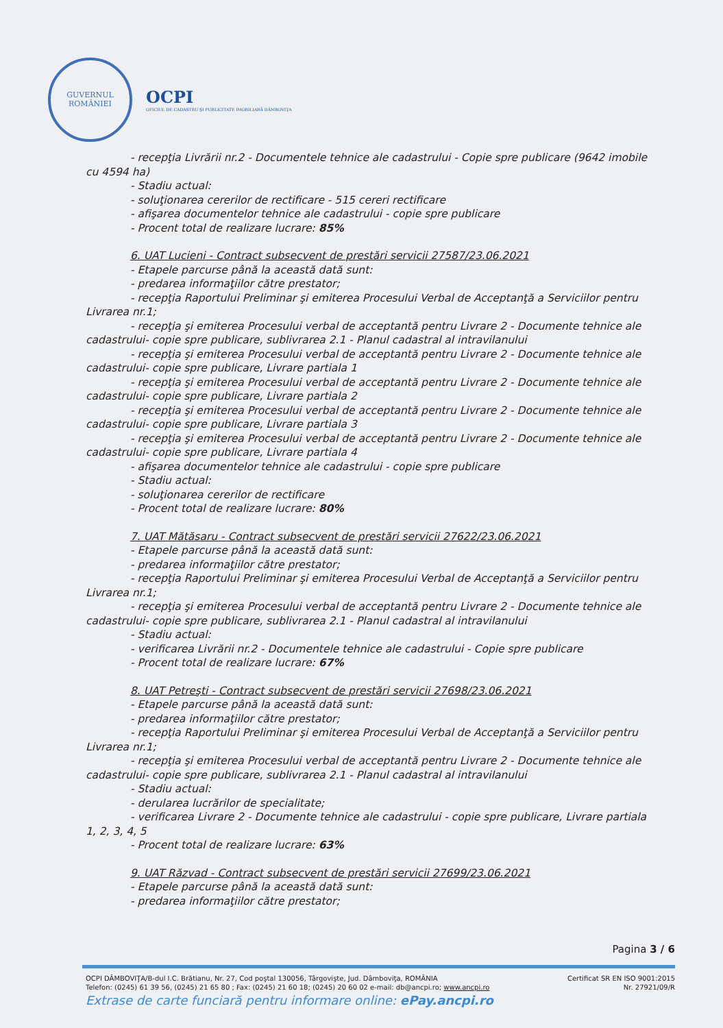GUVERNUL
ROMÂNIEI
OCPI
OFICIUL DE CADASTRU ŞI PUBLICITATE IMOBILIARĂ DÂMBOVIŢA
- recepţia Livrării nr.2 - Documentele tehnice ale cadastrului - Copie spre publicare (9642 imobile
cu 4594 ha)
- Stadiu actual:
- soluţionarea cererilor de rectificare - 515 cereri rectificare
- afişarea documentelor tehnice ale cadastrului - copie spre publicare
- Procent total de realizare lucrare: 85%
6. UAT Lucieni - Contract subsecvent de prestări servicii 27587/23.06.2021
- Etapele parcurse până la această dată sunt:
- predarea informaţiilor către prestator;
- recepţia Raportului Preliminar şi emiterea Procesului Verbal de Acceptanţă a Serviciilor pentru
Livrarea nr.1;
- recepţia şi emiterea Procesului verbal de acceptantă pentru Livrare 2 - Documente tehnice ale
cadastrului- copie spre publicare, sublivrarea 2.1 - Planul cadastral al intravilanului
- recepţia şi emiterea Procesului verbal de acceptantă pentru Livrare 2 - Documente tehnice ale
cadastrului- copie spre publicare, Livrare partiala 1
- recepţia şi emiterea Procesului verbal de acceptantă pentru Livrare 2 - Documente tehnice ale
cadastrului- copie spre publicare, Livrare partiala 2
- recepţia şi emiterea Procesului verbal de acceptantă pentru Livrare 2 - Documente tehnice ale
cadastrului- copie spre publicare, Livrare partiala 3
- recepţia şi emiterea Procesului verbal de acceptantă pentru Livrare 2 - Documente tehnice ale
cadastrului- copie spre publicare, Livrare partiala 4
- afişarea documentelor tehnice ale cadastrului - copie spre publicare
- Stadiu actual:
- soluţionarea cererilor de rectificare
- Procent total de realizare lucrare: 80%
7. UAT Mătăsaru - Contract subsecvent de prestări servicii 27622/23.06.2021
- Etapele parcurse până la această dată sunt:
- predarea informaţiilor către prestator;
- recepţia Raportului Preliminar şi emiterea Procesului Verbal de Acceptanţă a Serviciilor pentru
Livrarea nr.1;
- recepţia şi emiterea Procesului verbal de acceptantă pentru Livrare 2 - Documente tehnice ale
cadastrului- copie spre publicare, sublivrarea 2.1 - Planul cadastral al intravilanului
- Stadiu actual:
- verificarea Livrării nr.2 - Documentele tehnice ale cadastrului - Copie spre publicare
- Procent total de realizare lucrare: 67%
8. UAT Petreşti - Contract subsecvent de prestări servicii 27698/23.06.2021
- Etapele parcurse până la această dată sunt:
- predarea informaţiilor către prestator;
- recepţia Raportului Preliminar şi emiterea Procesului Verbal de Acceptanţă a Serviciilor pentru
Livrarea nr.1;
- recepţia şi emiterea Procesului verbal de acceptantă pentru Livrare 2 - Documente tehnice ale
cadastrului- copie spre publicare, sublivrarea 2.1 - Planul cadastral al intravilanului
- Stadiu actual:
- derularea lucrărilor de specialitate;
- verificarea Livrare 2 - Documente tehnice ale cadastrului - copie spre publicare, Livrare partiala
1, 2, 3, 4, 5
- Procent total de realizare lucrare: 63%
9. UAT Răzvad - Contract subsecvent de prestări servicii 27699/23.06.2021
- Etapele parcurse până la această dată sunt:
- predarea informaţiilor către prestator;
Pagina 3 / 6
OCPI DÂMBOVIŢA/B-dul I.C. Brătianu, Nr. 27, Cod poştal 130056, Târgovişte, Jud. Dâmboviţa, ROMÂNIA
Telefon: (0245) 61 39 56, (0245) 21 65 80 ; Fax: (0245) 21 60 18; (0245) 20 60 02 e-mail: db@ancpi.ro; www.ancpi.ro
Certificat SR EN ISO 9001:2015
Nr. 27921/09/R
Extrase de carte funciară pentru informare online: ePay.ancpi.ro